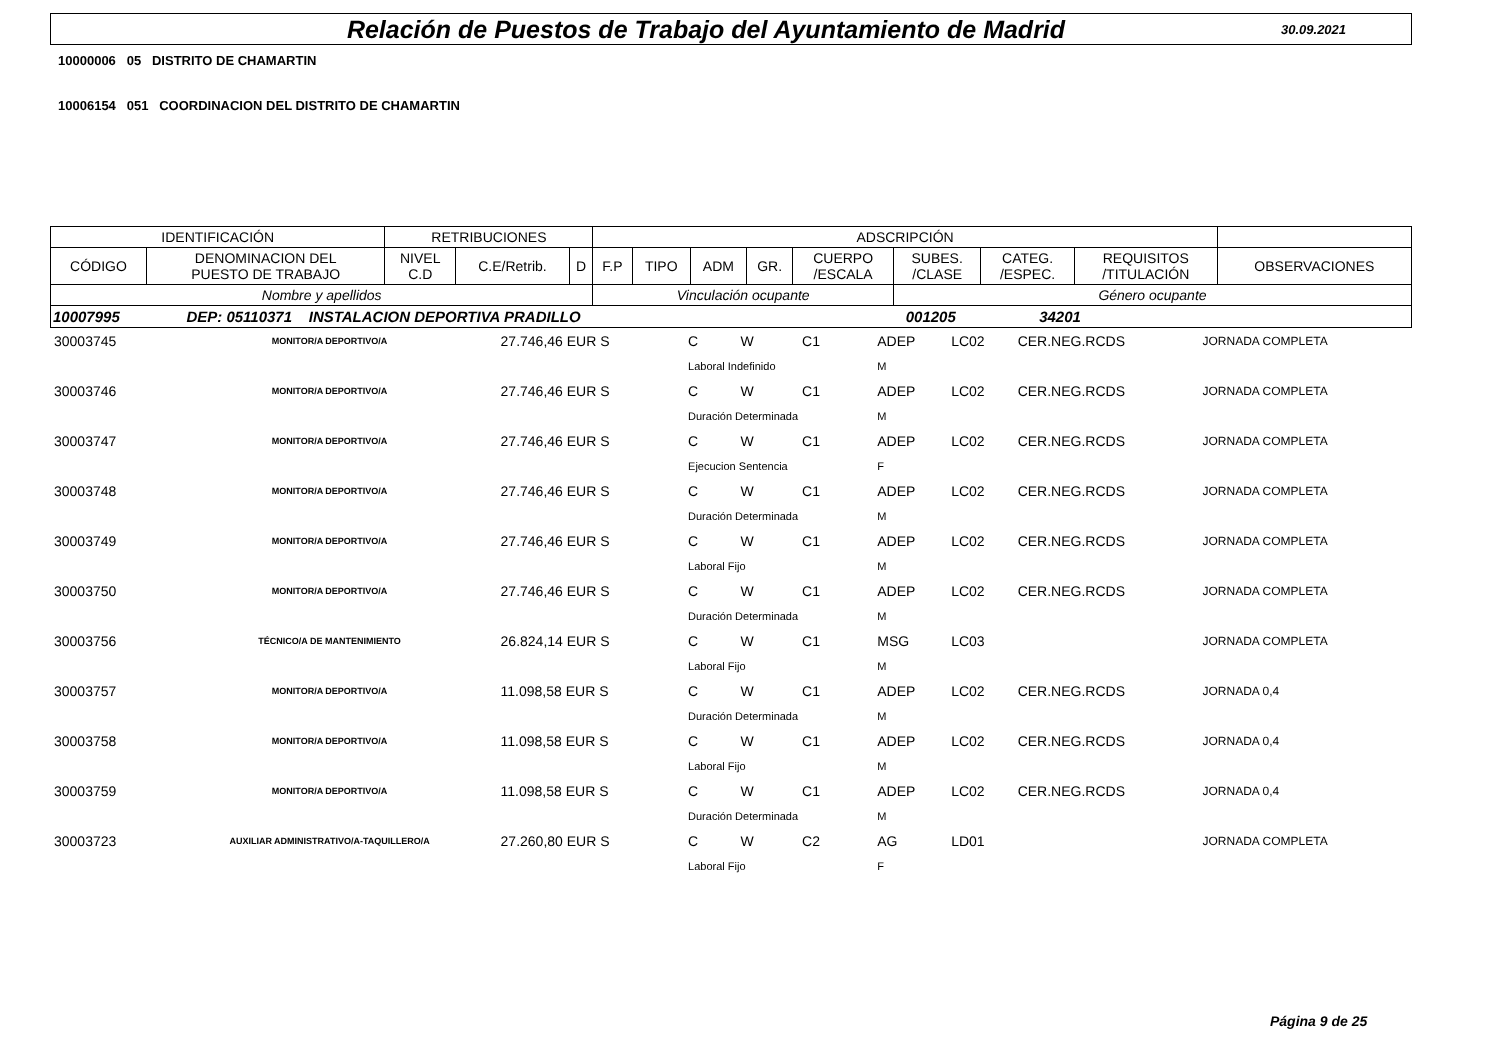Relación de Puestos de Trabajo del Ayuntamiento de Madrid
30.09.2021
10000006 05 DISTRITO DE CHAMARTIN
10006154 051 COORDINACION DEL DISTRITO DE CHAMARTIN
| IDENTIFICACIÓN | | RETRIBUCIONES | | | ADSCRIPCIÓN | | | | | | | | |
| CÓDIGO | DENOMINACION DEL PUESTO DE TRABAJO | NIVEL C.D | C.E/Retrib. | D | F.P | TIPO | ADM | GR. | CUERPO /ESCALA | SUBES. /CLASE | CATEG. /ESPEC. | REQUISITOS /TITULACIÓN | OBSERVACIONES |
| Nombre y apellidos | | | | | Vinculación ocupante | | | | | Género ocupante | | | |
| 10007995 DEP: 05110371 INSTALACION DEPORTIVA PRADILLO 001205 34201 | | | | | | | | | | | | | |
| 30003745 | MONITOR/A DEPORTIVO/A | 27.746,46 EUR S | C | W | C1 | ADEP | LC02 | CER.NEG.RCDS | JORNADA COMPLETA |
| | | | Laboral Indefinido | | | M | | | |
| 30003746 | MONITOR/A DEPORTIVO/A | 27.746,46 EUR S | C | W | C1 | ADEP | LC02 | CER.NEG.RCDS | JORNADA COMPLETA |
| | | | Duración Determinada | | | M | | | |
| 30003747 | MONITOR/A DEPORTIVO/A | 27.746,46 EUR S | C | W | C1 | ADEP | LC02 | CER.NEG.RCDS | JORNADA COMPLETA |
| | | | Ejecucion Sentencia | | | F | | | |
| 30003748 | MONITOR/A DEPORTIVO/A | 27.746,46 EUR S | C | W | C1 | ADEP | LC02 | CER.NEG.RCDS | JORNADA COMPLETA |
| | | | Duración Determinada | | | M | | | |
| 30003749 | MONITOR/A DEPORTIVO/A | 27.746,46 EUR S | C | W | C1 | ADEP | LC02 | CER.NEG.RCDS | JORNADA COMPLETA |
| | | | Laboral Fijo | | | M | | | |
| 30003750 | MONITOR/A DEPORTIVO/A | 27.746,46 EUR S | C | W | C1 | ADEP | LC02 | CER.NEG.RCDS | JORNADA COMPLETA |
| | | | Duración Determinada | | | M | | | |
| 30003756 | TÉCNICO/A DE MANTENIMIENTO | 26.824,14 EUR S | C | W | C1 | MSG | LC03 | | JORNADA COMPLETA |
| | | | Laboral Fijo | | | M | | | |
| 30003757 | MONITOR/A DEPORTIVO/A | 11.098,58 EUR S | C | W | C1 | ADEP | LC02 | CER.NEG.RCDS | JORNADA 0,4 |
| | | | Duración Determinada | | | M | | | |
| 30003758 | MONITOR/A DEPORTIVO/A | 11.098,58 EUR S | C | W | C1 | ADEP | LC02 | CER.NEG.RCDS | JORNADA 0,4 |
| | | | Laboral Fijo | | | M | | | |
| 30003759 | MONITOR/A DEPORTIVO/A | 11.098,58 EUR S | C | W | C1 | ADEP | LC02 | CER.NEG.RCDS | JORNADA 0,4 |
| | | | Duración Determinada | | | M | | | |
| 30003723 | AUXILIAR ADMINISTRATIVO/A-TAQUILLERO/A | 27.260,80 EUR S | C | W | C2 | AG | LD01 | | JORNADA COMPLETA |
| | | | Laboral Fijo | | | F | | | |
Página 9 de 25